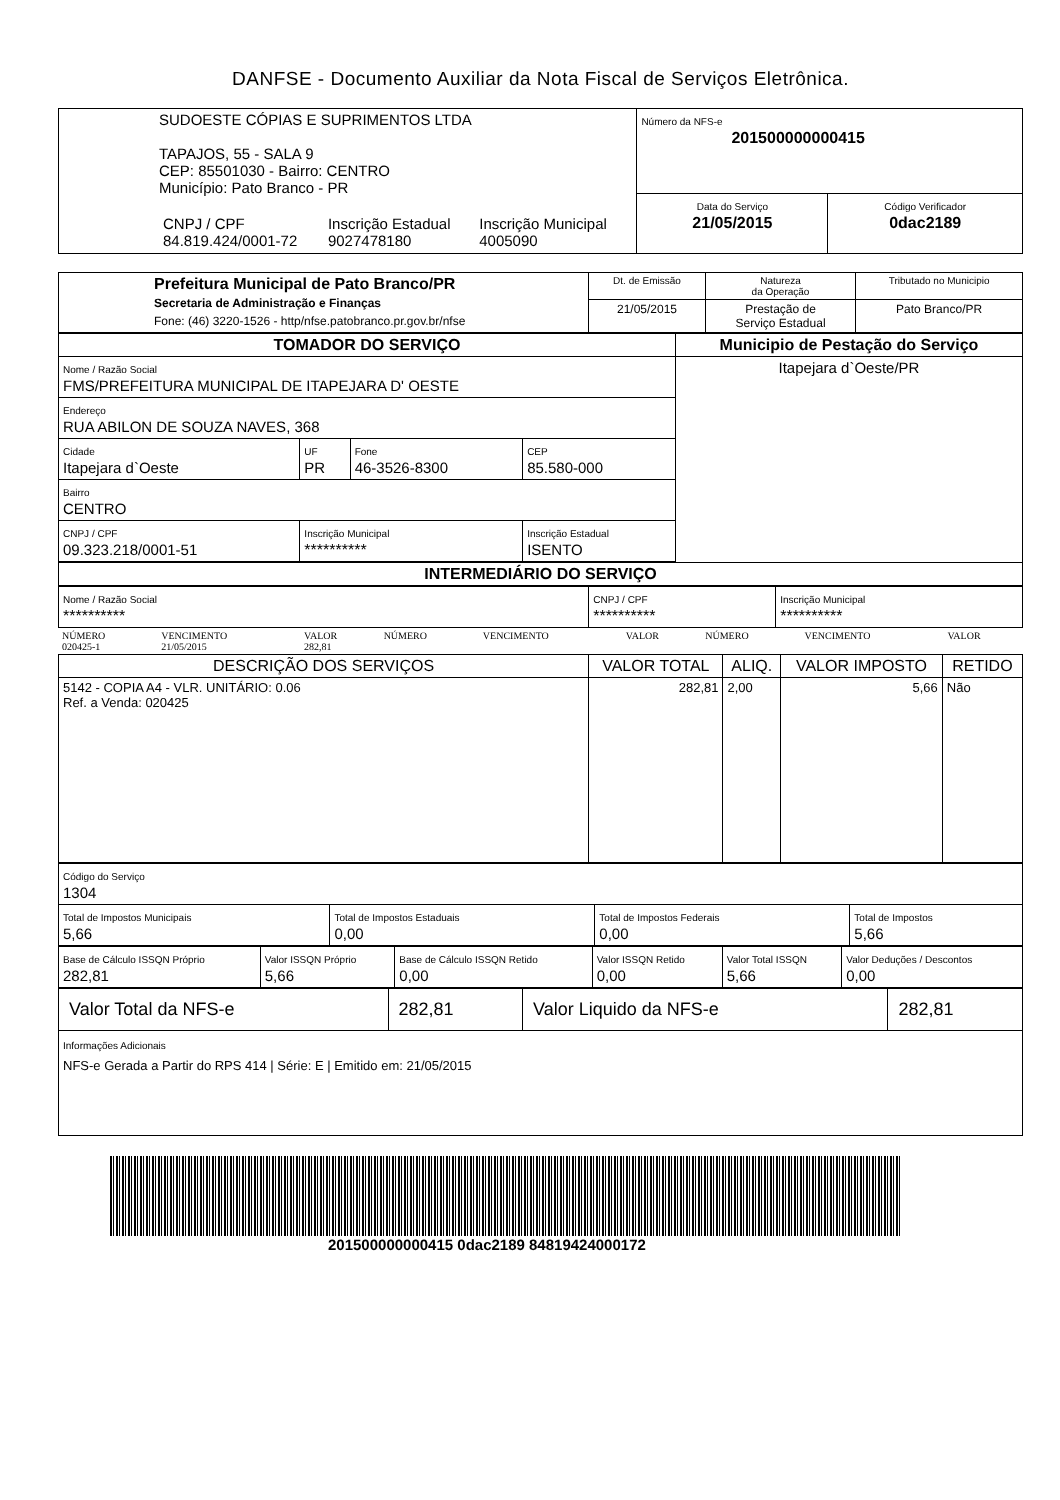DANFSE - Documento Auxiliar da Nota Fiscal de Serviços Eletrônica.
| SUDOESTE CÓPIAS E SUPRIMENTOS LTDA TAPAJOS, 55 - SALA 9 CEP: 85501030 - Bairro: CENTRO Município: Pato Branco - PR / CNPJ / CPF 84.819.424/0001-72 / Inscrição Estadual 9027478180 / Inscrição Municipal 4005090 / | Número da NFS-e 201500000000415 | |
| | Data do Serviço 21/05/2015 | Código Verificador 0dac2189 |
| Prefeitura Municipal de Pato Branco/PR Secretaria de Administração e Finanças Fone: (46) 3220-1526 - http/nfse.patobranco.pr.gov.br/nfse | Dt. de Emissão | Natureza da Operação | Tributado no Municipio |
| | 21/05/2015 | Prestação de Serviço Estadual | Pato Branco/PR |
| TOMADOR DO SERVIÇO | | | | Municipio de Pestação do Serviço |
| Nome / Razão Social FMS/PREFEITURA MUNICIPAL DE ITAPEJARA D' OESTE | | | | Itapejara d`Oeste/PR |
| Endereço RUA ABILON DE SOUZA NAVES, 368 | | | | |
| Cidade Itapejara d`Oeste | UF PR | Fone 46-3526-8300 | CEP 85.580-000 | |
| Bairro CENTRO | | | | |
| CNPJ / CPF 09.323.218/0001-51 | Inscrição Municipal ********** | | Inscrição Estadual ISENTO | |
| INTERMEDIÁRIO DO SERVIÇO | | | | |
| Nome / Razão Social ********** | CNPJ / CPF ********** | Inscrição Municipal ********** |
| NÚMERO 020425-1 | VENCIMENTO 21/05/2015 | VALOR 282,81 | NÚMERO | VENCIMENTO | VALOR | NÚMERO | VENCIMENTO | VALOR |
| DESCRIÇÃO DOS SERVIÇOS | VALOR TOTAL | ALIQ. | VALOR IMPOSTO | RETIDO |
| --- | --- | --- | --- | --- |
| 5142 - COPIA A4 - VLR. UNITÁRIO: 0.06 Ref. a Venda: 020425 | 282,81 | 2,00 | 5,66 | Não |
| Código do Serviço 1304 | | | |
| Total de Impostos Municipais 5,66 | Total de Impostos Estaduais 0,00 | Total de Impostos Federais 0,00 | Total de Impostos 5,66 |
| Base de Cálculo ISSQN Próprio 282,81 | Valor ISSQN Próprio 5,66 | Base de Cálculo ISSQN Retido 0,00 | Valor ISSQN Retido 0,00 | Valor Total ISSQN 5,66 | Valor Deduções / Descontos 0,00 |
| Valor Total da NFS-e | 282,81 | Valor Liquido da NFS-e | 282,81 |
| Informações Adicionais NFS-e Gerada a Partir do RPS 414 / Série: E / Emitido em: 21/05/2015 | | | |
201500000000415 0dac2189 84819424000172